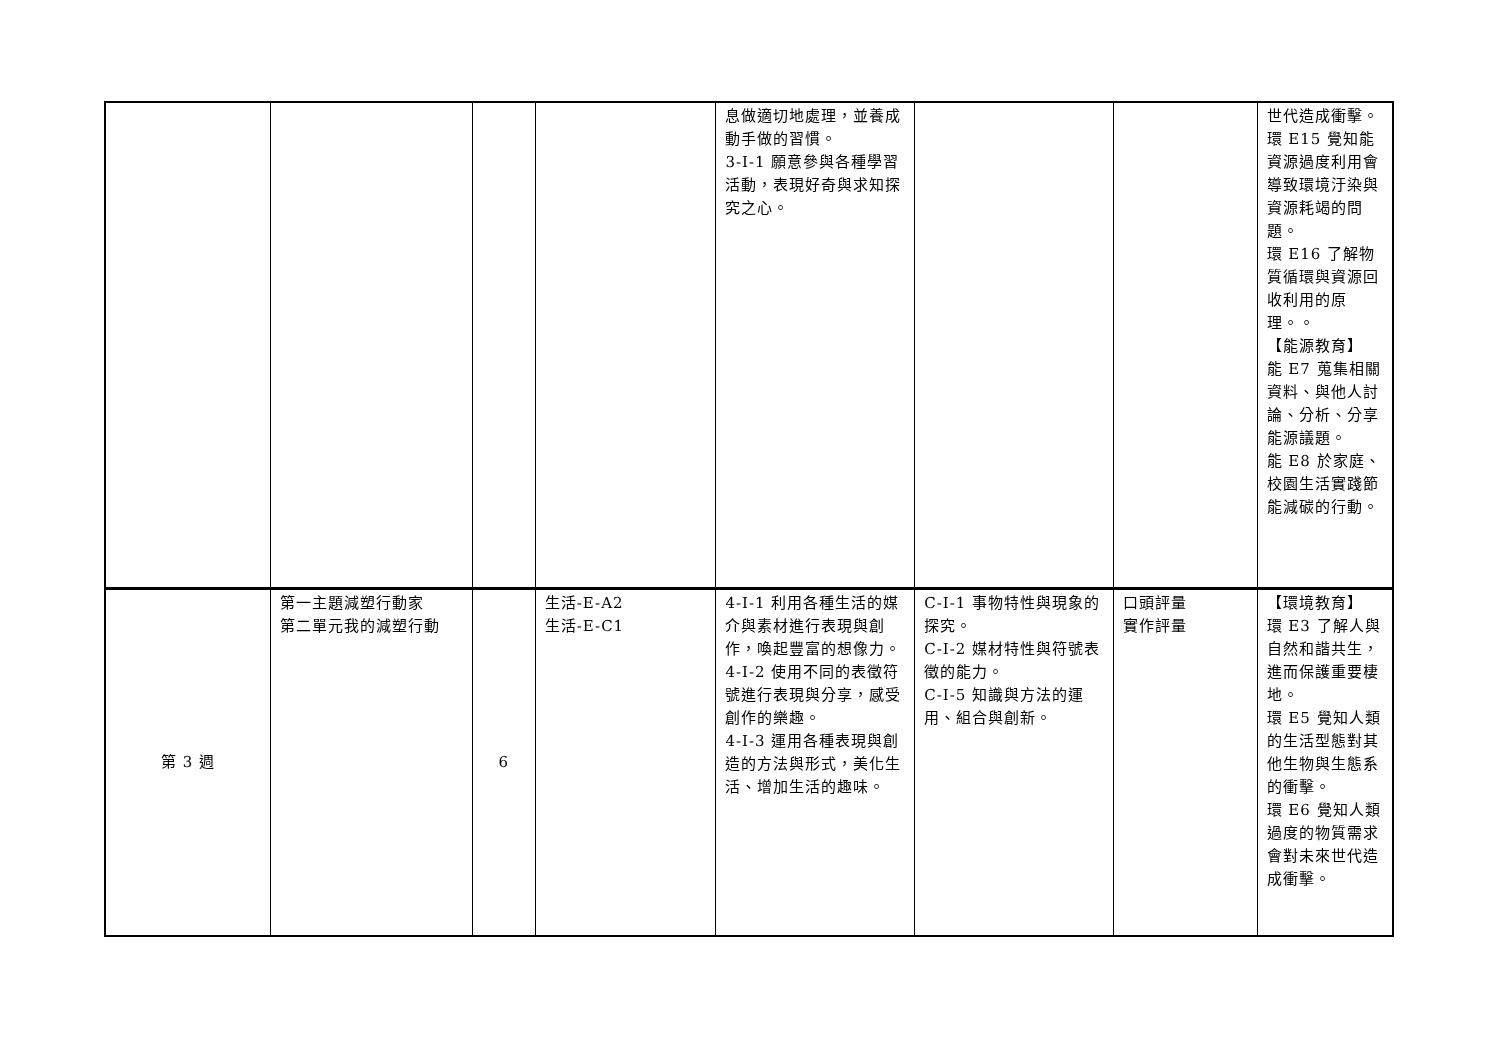| | | | | 息做適切地處理，並養成動手做的習慣。 3-I-1 願意參與各種學習活動，表現好奇與求知探究之心。 | | | 世代造成衝擊。 環 E15 覺知能資源過度利用會導致環境汙染與資源耗竭的問題。 環 E16 了解物質循環與資源回收利用的原理。。 【能源教育】 能 E7 蒐集相關資料、與他人討論、分析、分享能源議題。 能 E8 於家庭、校園生活實踐節能減碳的行動。 |
| 第 3 週 | 第一主題減塑行動家 第二單元我的減塑行動 | 6 | 生活-E-A2 生活-E-C1 | 4-I-1 利用各種生活的媒介與素材進行表現與創作，喚起豐富的想像力。 4-I-2 使用不同的表徵符號進行表現與分享，感受創作的樂趣。 4-I-3 運用各種表現與創造的方法與形式，美化生活、增加生活的趣味。 | C-I-1 事物特性與現象的探究。 C-I-2 媒材特性與符號表徵的能力。 C-I-5 知識與方法的運用、組合與創新。 | 口頭評量 實作評量 | 【環境教育】 環 E3 了解人與自然和諧共生，進而保護重要棲地。 環 E5 覺知人類的生活型態對其他生物與生態系的衝擊。 環 E6 覺知人類過度的物質需求會對未來世代造成衝擊。 |